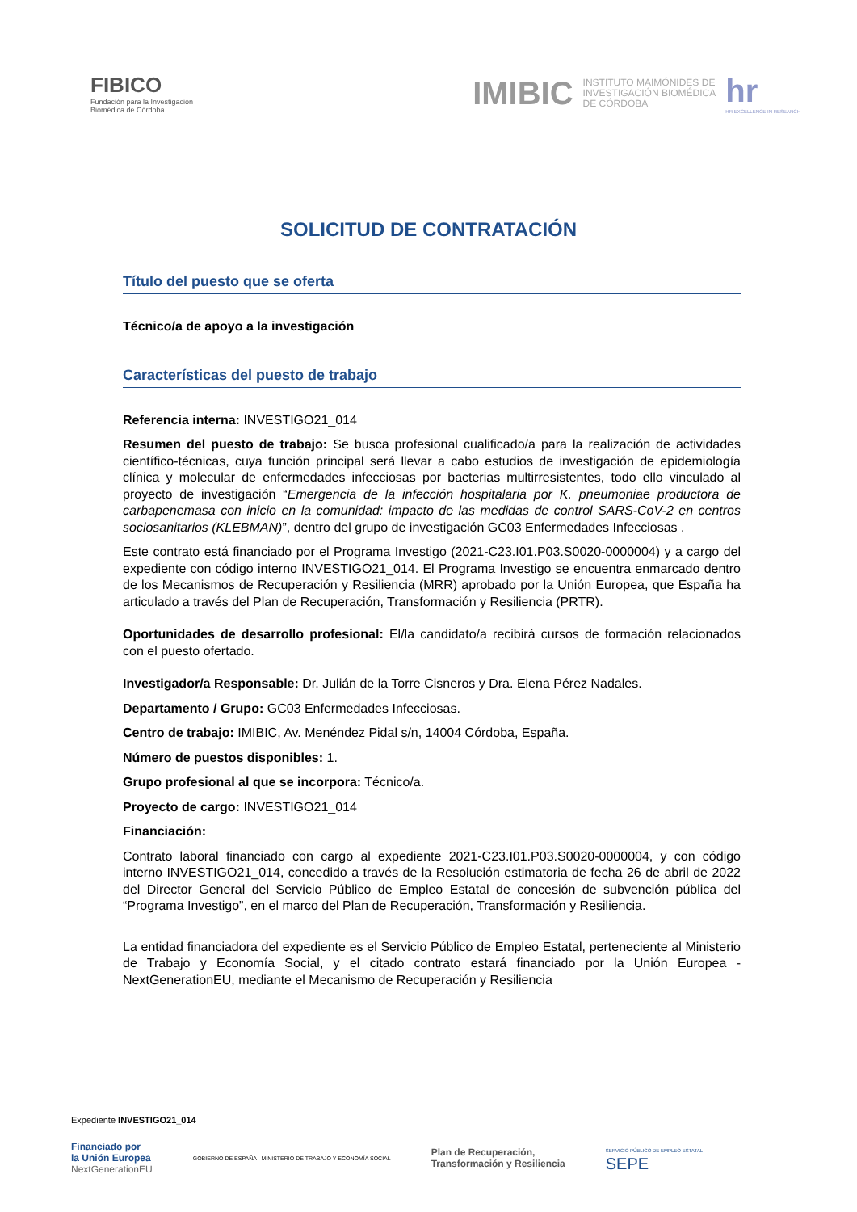FIBICO
Fundación para la Investigación
Biomédica de Córdoba
IMIBIC INSTITUTO MAIMÓNIDES DE
INVESTIGACIÓN BIOMÉDICA
DE CÓRDOBA
hr
HR EXCELLENCE IN RESEARCH
SOLICITUD DE CONTRATACIÓN
Título del puesto que se oferta
Técnico/a de apoyo a la investigación
Características del puesto de trabajo
Referencia interna: INVESTIGO21_014
Resumen del puesto de trabajo: Se busca profesional cualificado/a para la realización de actividades científico-técnicas, cuya función principal será llevar a cabo estudios de investigación de epidemiología clínica y molecular de enfermedades infecciosas por bacterias multirresistentes, todo ello vinculado al proyecto de investigación “Emergencia de la infección hospitalaria por K. pneumoniae productora de carbapenemasa con inicio en la comunidad: impacto de las medidas de control SARS-CoV-2 en centros sociosanitarios (KLEBMAN)”, dentro del grupo de investigación GC03 Enfermedades Infecciosas .
Este contrato está financiado por el Programa Investigo (2021-C23.I01.P03.S0020-0000004) y a cargo del expediente con código interno INVESTIGO21_014. El Programa Investigo se encuentra enmarcado dentro de los Mecanismos de Recuperación y Resiliencia (MRR) aprobado por la Unión Europea, que España ha articulado a través del Plan de Recuperación, Transformación y Resiliencia (PRTR).
Oportunidades de desarrollo profesional: El/la candidato/a recibirá cursos de formación relacionados con el puesto ofertado.
Investigador/a Responsable: Dr. Julián de la Torre Cisneros y Dra. Elena Pérez Nadales.
Departamento / Grupo: GC03 Enfermedades Infecciosas.
Centro de trabajo: IMIBIC, Av. Menéndez Pidal s/n, 14004 Córdoba, España.
Número de puestos disponibles: 1.
Grupo profesional al que se incorpora: Técnico/a.
Proyecto de cargo: INVESTIGO21_014
Financiación:
Contrato laboral financiado con cargo al expediente 2021-C23.I01.P03.S0020-0000004, y con código interno INVESTIGO21_014, concedido a través de la Resolución estimatoria de fecha 26 de abril de 2022 del Director General del Servicio Público de Empleo Estatal de concesión de subvención pública del “Programa Investigo”, en el marco del Plan de Recuperación, Transformación y Resiliencia.
La entidad financiadora del expediente es el Servicio Público de Empleo Estatal, perteneciente al Ministerio de Trabajo y Economía Social, y el citado contrato estará financiado por la Unión Europea - NextGenerationEU, mediante el Mecanismo de Recuperación y Resiliencia
Expediente INVESTIGO21_014
Financiado por
la Unión Europea
NextGenerationEU
GOBIERNO DE ESPAÑA MINISTERIO DE TRABAJO Y ECONOMÍA SOCIAL
Plan de Recuperación,
Transformación y Resiliencia
SERVICIO PÚBLICO DE EMPLEO ESTATAL
SEPE